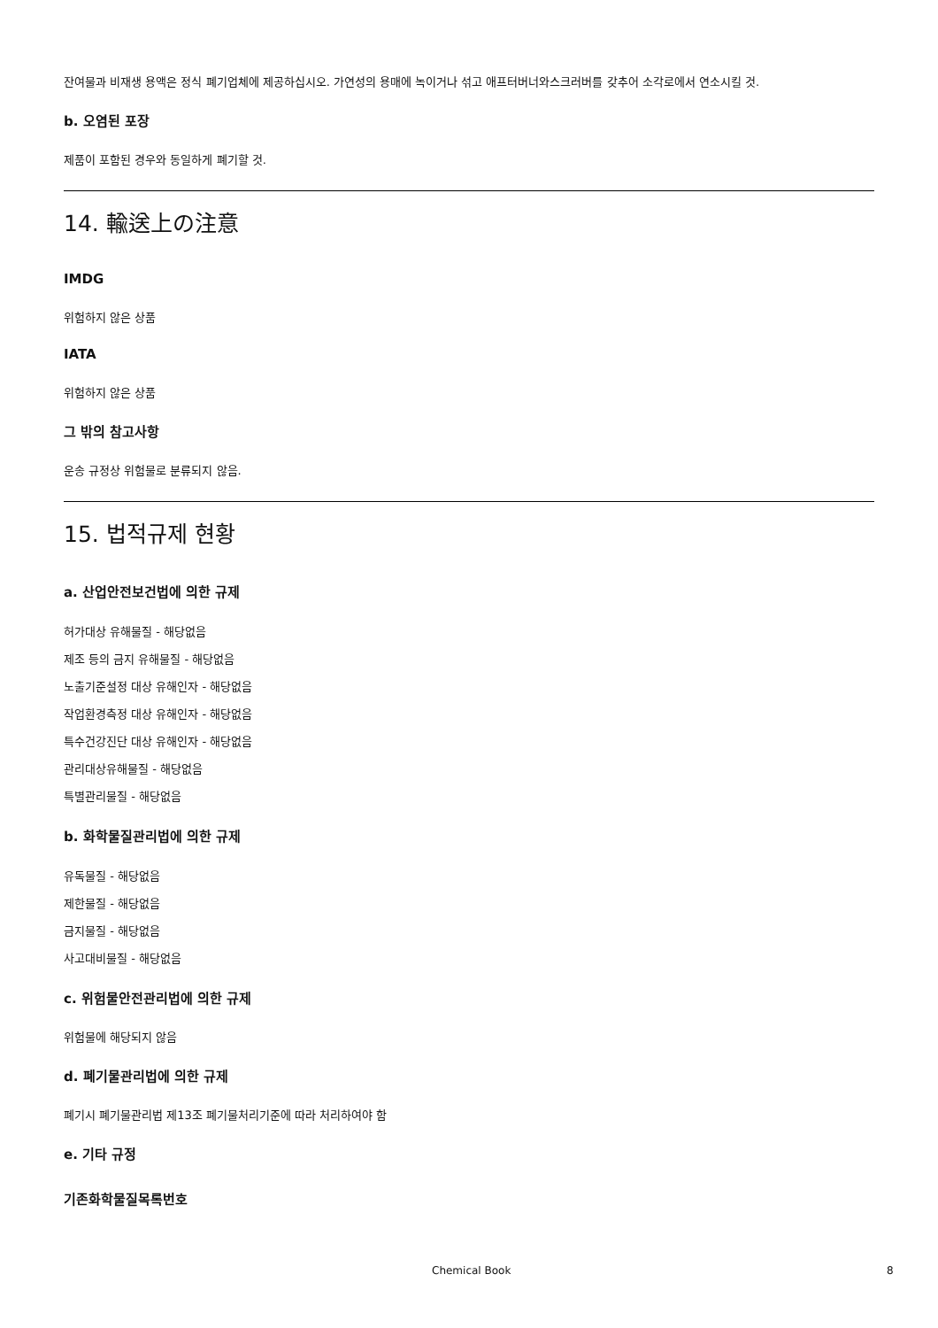잔여물과 비재생 용액은 정식 폐기업체에 제공하십시오. 가연성의 용매에 녹이거나 섞고 애프터버너와스크러버를 갖추어 소각로에서 연소시킬 것.
b. 오염된 포장
제품이 포함된 경우와 동일하게 폐기할 것.
14. 輸送上の注意
IMDG
위험하지 않은 상품
IATA
위험하지 않은 상품
그 밖의 참고사항
운송 규정상 위험물로 분류되지 않음.
15. 법적규제 현황
a. 산업안전보건법에 의한 규제
허가대상 유해물질 - 해당없음
제조 등의 금지 유해물질 - 해당없음
노출기준설정 대상 유해인자 - 해당없음
작업환경측정 대상 유해인자 - 해당없음
특수건강진단 대상 유해인자 - 해당없음
관리대상유해물질 - 해당없음
특별관리물질 - 해당없음
b. 화학물질관리법에 의한 규제
유독물질 - 해당없음
제한물질 - 해당없음
금지물질 - 해당없음
사고대비물질 - 해당없음
c. 위험물안전관리법에 의한 규제
위험물에 해당되지 않음
d. 폐기물관리법에 의한 규제
폐기시 폐기물관리법 제13조 폐기물처리기준에 따라 처리하여야 함
e. 기타 규정
기존화학물질목록번호
Chemical Book 8